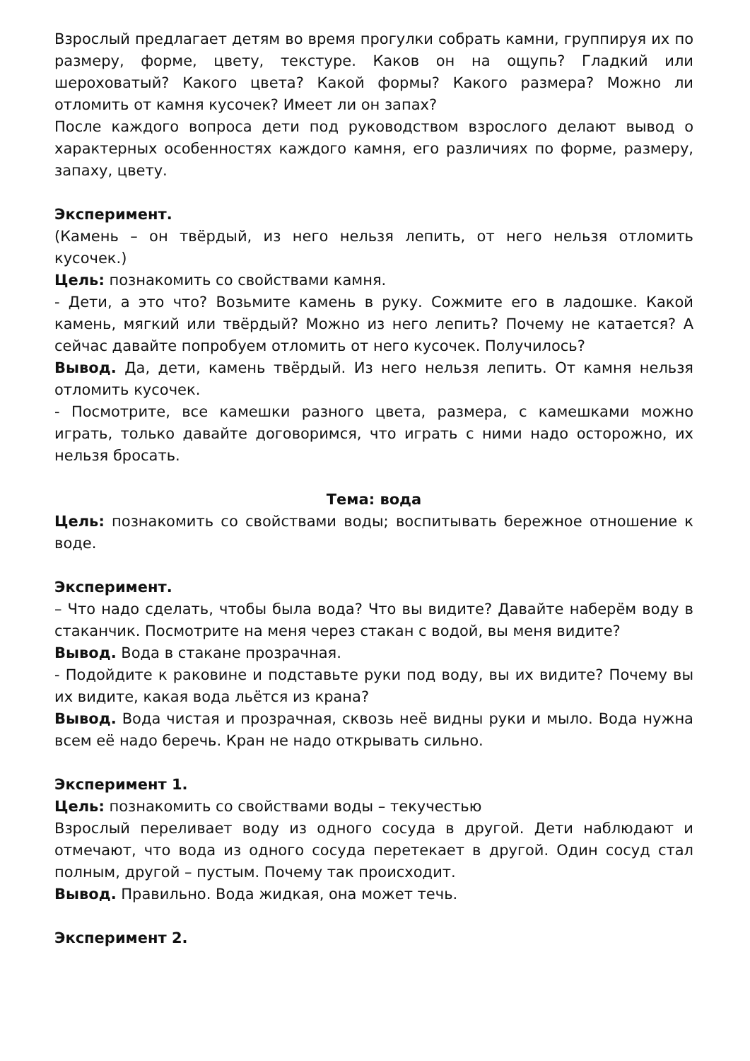Взрослый предлагает детям во время прогулки собрать камни, группируя их по размеру, форме, цвету, текстуре. Каков он на ощупь? Гладкий или шероховатый? Какого цвета? Какой формы? Какого размера? Можно ли отломить от камня кусочек? Имеет ли он запах?
После каждого вопроса дети под руководством взрослого делают вывод о характерных особенностях каждого камня, его различиях по форме, размеру, запаху, цвету.
Эксперимент.
(Камень – он твёрдый, из него нельзя лепить, от него нельзя отломить кусочек.)
Цель: познакомить со свойствами камня.
- Дети, а это что? Возьмите камень в руку. Сожмите его в ладошке. Какой камень, мягкий или твёрдый? Можно из него лепить? Почему не катается? А сейчас давайте попробуем отломить от него кусочек. Получилось?
Вывод. Да, дети, камень твёрдый. Из него нельзя лепить. От камня нельзя отломить кусочек.
- Посмотрите, все камешки разного цвета, размера, с камешками можно играть, только давайте договоримся, что играть с ними надо осторожно, их нельзя бросать.
Тема: вода
Цель: познакомить со свойствами воды; воспитывать бережное отношение к воде.
Эксперимент.
– Что надо сделать, чтобы была вода? Что вы видите? Давайте наберём воду в стаканчик. Посмотрите на меня через стакан с водой, вы меня видите?
Вывод. Вода в стакане прозрачная.
- Подойдите к раковине и подставьте руки под воду, вы их видите? Почему вы их видите, какая вода льётся из крана?
Вывод. Вода чистая и прозрачная, сквозь неё видны руки и мыло. Вода нужна всем её надо беречь. Кран не надо открывать сильно.
Эксперимент 1.
Цель: познакомить со свойствами воды – текучестью
Взрослый переливает воду из одного сосуда в другой. Дети наблюдают и отмечают, что вода из одного сосуда перетекает в другой. Один сосуд стал полным, другой – пустым. Почему так происходит.
Вывод. Правильно. Вода жидкая, она может течь.
Эксперимент 2.